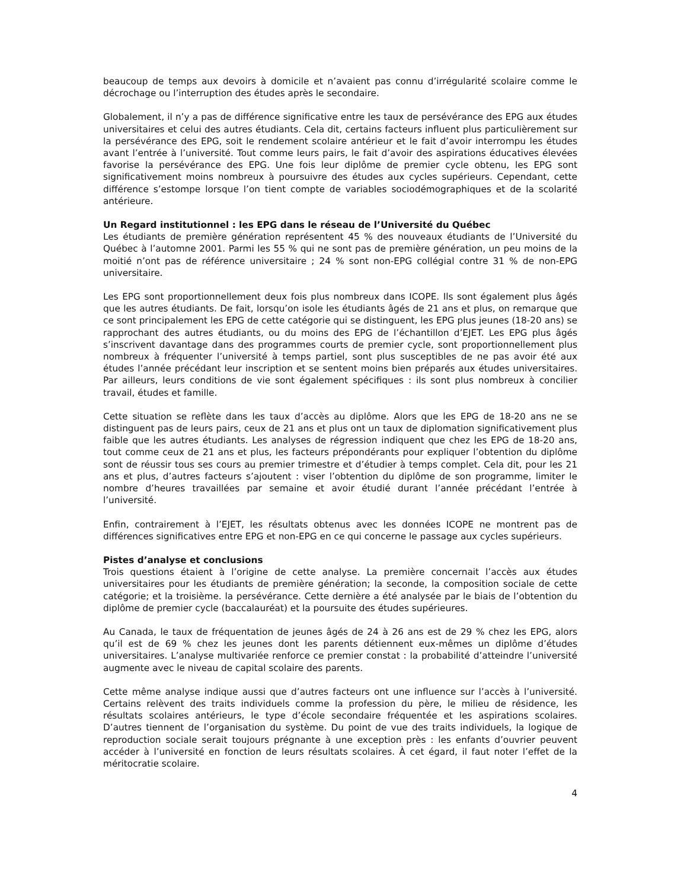beaucoup de temps aux devoirs à domicile et n’avaient pas connu d’irrégularité scolaire comme le décrochage ou l’interruption des études après le secondaire.
Globalement, il n’y a pas de différence significative entre les taux de persévérance des EPG aux études universitaires et celui des autres étudiants. Cela dit, certains facteurs influent plus particulièrement sur la persévérance des EPG, soit le rendement scolaire antérieur et le fait d’avoir interrompu les études avant l’entrée à l’université. Tout comme leurs pairs, le fait d’avoir des aspirations éducatives élevées favorise la persévérance des EPG. Une fois leur diplôme de premier cycle obtenu, les EPG sont significativement moins nombreux à poursuivre des études aux cycles supérieurs. Cependant, cette différence s’estompe lorsque l’on tient compte de variables sociodémographiques et de la scolarité antérieure.
Un Regard institutionnel : les EPG dans le réseau de l’Université du Québec
Les étudiants de première génération représentent 45 % des nouveaux étudiants de l’Université du Québec à l’automne 2001. Parmi les 55 % qui ne sont pas de première génération, un peu moins de la moitié n’ont pas de référence universitaire ; 24 % sont non-EPG collégial contre 31 % de non-EPG universitaire.
Les EPG sont proportionnellement deux fois plus nombreux dans ICOPE. Ils sont également plus âgés que les autres étudiants. De fait, lorsqu’on isole les étudiants âgés de 21 ans et plus, on remarque que ce sont principalement les EPG de cette catégorie qui se distinguent, les EPG plus jeunes (18-20 ans) se rapprochant des autres étudiants, ou du moins des EPG de l’échantillon d’EJET. Les EPG plus âgés s’inscrivent davantage dans des programmes courts de premier cycle, sont proportionnellement plus nombreux à fréquenter l’université à temps partiel, sont plus susceptibles de ne pas avoir été aux études l’année précédant leur inscription et se sentent moins bien préparés aux études universitaires. Par ailleurs, leurs conditions de vie sont également spécifiques : ils sont plus nombreux à concilier travail, études et famille.
Cette situation se reflète dans les taux d’accès au diplôme. Alors que les EPG de 18-20 ans ne se distinguent pas de leurs pairs, ceux de 21 ans et plus ont un taux de diplomation significativement plus faible que les autres étudiants. Les analyses de régression indiquent que chez les EPG de 18-20 ans, tout comme ceux de 21 ans et plus, les facteurs prépondérants pour expliquer l’obtention du diplôme sont de réussir tous ses cours au premier trimestre et d’étudier à temps complet. Cela dit, pour les 21 ans et plus, d’autres facteurs s’ajoutent : viser l’obtention du diplôme de son programme, limiter le nombre d’heures travaillées par semaine et avoir étudié durant l’année précédant l’entrée à l’université.
Enfin, contrairement à l’EJET, les résultats obtenus avec les données ICOPE ne montrent pas de différences significatives entre EPG et non-EPG en ce qui concerne le passage aux cycles supérieurs.
Pistes d’analyse et conclusions
Trois questions étaient à l’origine de cette analyse. La première concernait l’accès aux études universitaires pour les étudiants de première génération; la seconde, la composition sociale de cette catégorie; et la troisième. la persévérance. Cette dernière a été analysée par le biais de l’obtention du diplôme de premier cycle (baccalauréat) et la poursuite des études supérieures.
Au Canada, le taux de fréquentation de jeunes âgés de 24 à 26 ans est de 29 % chez les EPG, alors qu’il est de 69 % chez les jeunes dont les parents détiennent eux-mêmes un diplôme d’études universitaires. L’analyse multivariée renforce ce premier constat : la probabilité d’atteindre l’université augmente avec le niveau de capital scolaire des parents.
Cette même analyse indique aussi que d’autres facteurs ont une influence sur l’accès à l’université. Certains relèvent des traits individuels comme la profession du père, le milieu de résidence, les résultats scolaires antérieurs, le type d’école secondaire fréquentée et les aspirations scolaires. D’autres tiennent de l’organisation du système. Du point de vue des traits individuels, la logique de reproduction sociale serait toujours prégnante à une exception près : les enfants d’ouvrier peuvent accéder à l’université en fonction de leurs résultats scolaires. À cet égard, il faut noter l’effet de la méritocratie scolaire.
4